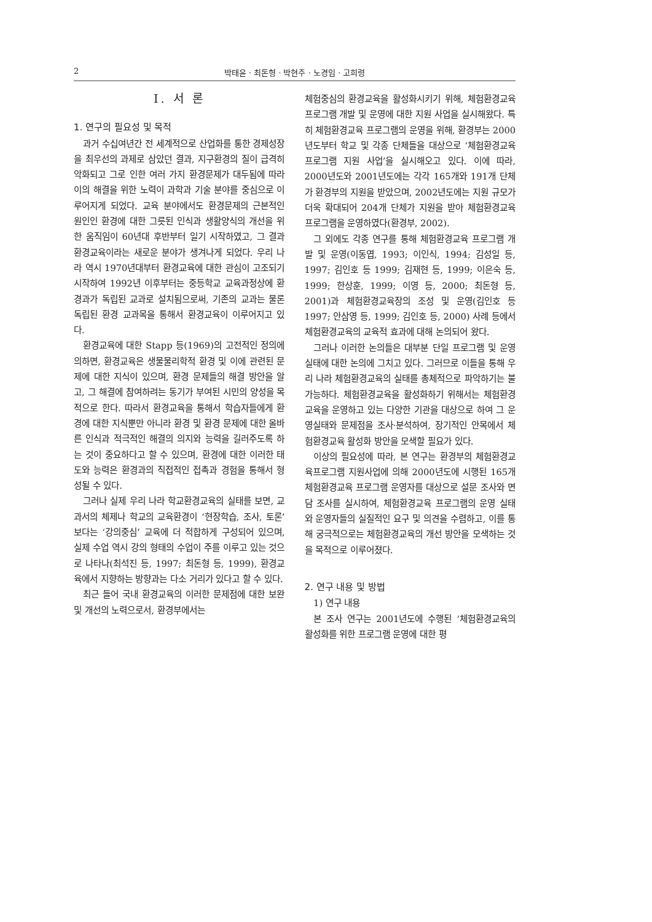2 박태윤 · 최돈형 · 박현주 · 노경임 · 고희령
I. 서 론
1. 연구의 필요성 및 목적
과거 수십여년간 전 세계적으로 산업화를 통한 경제성장을 최우선의 과제로 삼았던 결과, 지구환경의 질이 급격히 악화되고 그로 인한 여러 가지 환경문제가 대두됨에 따라 이의 해결을 위한 노력이 과학과 기술 분야를 중심으로 이루어지게 되었다. 교육 분야에서도 환경문제의 근본적인 원인인 환경에 대한 그릇된 인식과 생활양식의 개선을 위한 움직임이 60년대 후반부터 일기 시작하였고, 그 결과 환경교육이라는 새로운 분야가 생겨나게 되었다. 우리 나라 역시 1970년대부터 환경교육에 대한 관심이 고조되기 시작하여 1992년 이후부터는 중등학교 교육과정상에 환경과가 독립된 교과로 설치됨으로써, 기존의 교과는 물론 독립된 환경 교과목을 통해서 환경교육이 이루어지고 있다.
환경교육에 대한 Stapp 등(1969)의 고전적인 정의에 의하면, 환경교육은 생물물리학적 환경 및 이에 관련된 문제에 대한 지식이 있으며, 환경 문제들의 해결 방안을 알고, 그 해결에 참여하려는 동기가 부여된 시민의 양성을 목적으로 한다. 따라서 환경교육을 통해서 학습자들에게 환경에 대한 지식뿐만 아니라 환경 및 환경 문제에 대한 올바른 인식과 적극적인 해결의 의지와 능력을 길러주도록 하는 것이 중요하다고 할 수 있으며, 환경에 대한 이러한 태도와 능력은 환경과의 직접적인 접촉과 경험을 통해서 형성될 수 있다.
그러나 실제 우리 나라 학교환경교육의 실태를 보면, 교과서의 체제나 학교의 교육환경이 ‘현장학습, 조사, 토론’ 보다는 ‘강의중심’ 교육에 더 적합하게 구성되어 있으며, 실제 수업 역시 강의 형태의 수업이 주를 이루고 있는 것으로 나타나(최석진 등, 1997; 최돈형 등, 1999), 환경교육에서 지향하는 방향과는 다소 거리가 있다고 할 수 있다.
최근 들어 국내 환경교육의 이러한 문제점에 대한 보완 및 개선의 노력으로서, 환경부에서는
체험중심의 환경교육을 활성화시키기 위해, 체험환경교육 프로그램 개발 및 운영에 대한 지원 사업을 실시해왔다. 특히 체험환경교육 프로그램의 운영을 위해, 환경부는 2000년도부터 학교 및 각종 단체들을 대상으로 ‘체험환경교육 프로그램 지원 사업’을 실시해오고 있다. 이에 따라, 2000년도와 2001년도에는 각각 165개와 191개 단체가 환경부의 지원을 받았으며, 2002년도에는 지원 규모가 더욱 확대되어 204개 단체가 지원을 받아 체험환경교육 프로그램을 운영하였다(환경부, 2002).
그 외에도 각종 연구를 통해 체험환경교육 프로그램 개발 및 운영(이동엽, 1993; 이인식, 1994; 김성일 등, 1997; 김인호 등 1999; 김재현 등, 1999; 이은숙 등, 1999; 한상훈, 1999; 이영 등, 2000; 최돈형 등, 2001)과 체험환경교육장의 조성 및 운영(김인호 등 1997; 안삼영 등, 1999; 김인호 등, 2000) 사례 등에서 체험환경교육의 교육적 효과에 대해 논의되어 왔다.
그러나 이러한 논의들은 대부분 단일 프로그램 및 운영 실태에 대한 논의에 그치고 있다. 그러므로 이들을 통해 우리 나라 체험환경교육의 실태를 총체적으로 파악하기는 불가능하다. 체험환경교육을 활성화하기 위해서는 체험환경교육을 운영하고 있는 다양한 기관을 대상으로 하여 그 운영실태와 문제점을 조사·분석하여, 장기적인 안목에서 체험환경교육 활성화 방안을 모색할 필요가 있다.
이상의 필요성에 따라, 본 연구는 환경부의 체험환경교육프로그램 지원사업에 의해 2000년도에 시행된 165개 체험환경교육 프로그램 운영자를 대상으로 설문 조사와 면담 조사를 실시하여, 체험환경교육 프로그램의 운영 실태와 운영자들의 실질적인 요구 및 의견을 수렴하고, 이를 통해 궁극적으로는 체험환경교육의 개선 방안을 모색하는 것을 목적으로 이루어졌다.
2. 연구 내용 및 방법
1) 연구 내용
본 조사 연구는 2001년도에 수행된 ‘체험환경교육의 활성화를 위한 프로그램 운영에 대한 평